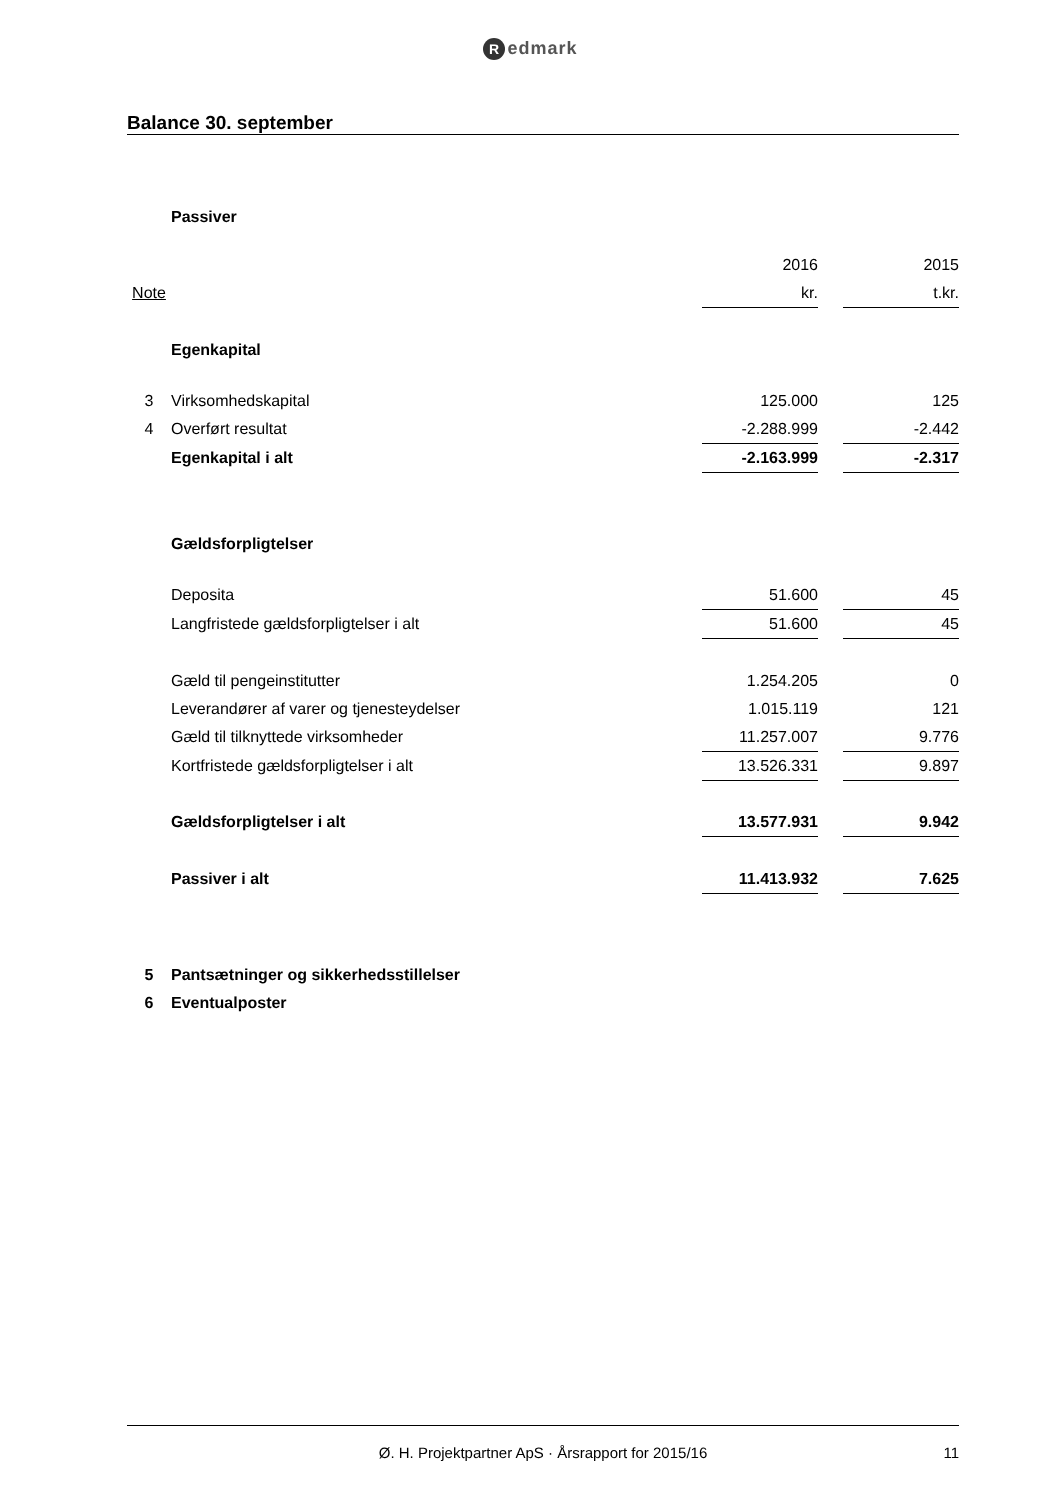Redmark
Balance 30. september
| | Passiver | | | |
| | | 2016 | | 2015 |
| Note | | kr. | | t.kr. |
| | Egenkapital | | | |
| 3 | Virksomhedskapital | 125.000 | | 125 |
| 4 | Overført resultat | -2.288.999 | | -2.442 |
| | Egenkapital i alt | -2.163.999 | | -2.317 |
| | Gældsforpligtelser | | | |
| | Deposita | 51.600 | | 45 |
| | Langfristede gældsforpligtelser i alt | 51.600 | | 45 |
| | Gæld til pengeinstitutter | 1.254.205 | | 0 |
| | Leverandører af varer og tjenesteydelser | 1.015.119 | | 121 |
| | Gæld til tilknyttede virksomheder | 11.257.007 | | 9.776 |
| | Kortfristede gældsforpligtelser i alt | 13.526.331 | | 9.897 |
| | Gældsforpligtelser i alt | 13.577.931 | | 9.942 |
| | Passiver i alt | 11.413.932 | | 7.625 |
| 5 | Pantsætninger og sikkerhedsstillelser | | | |
| 6 | Eventualposter | | | |
Ø. H. Projektpartner ApS · Årsrapport for 2015/16 11